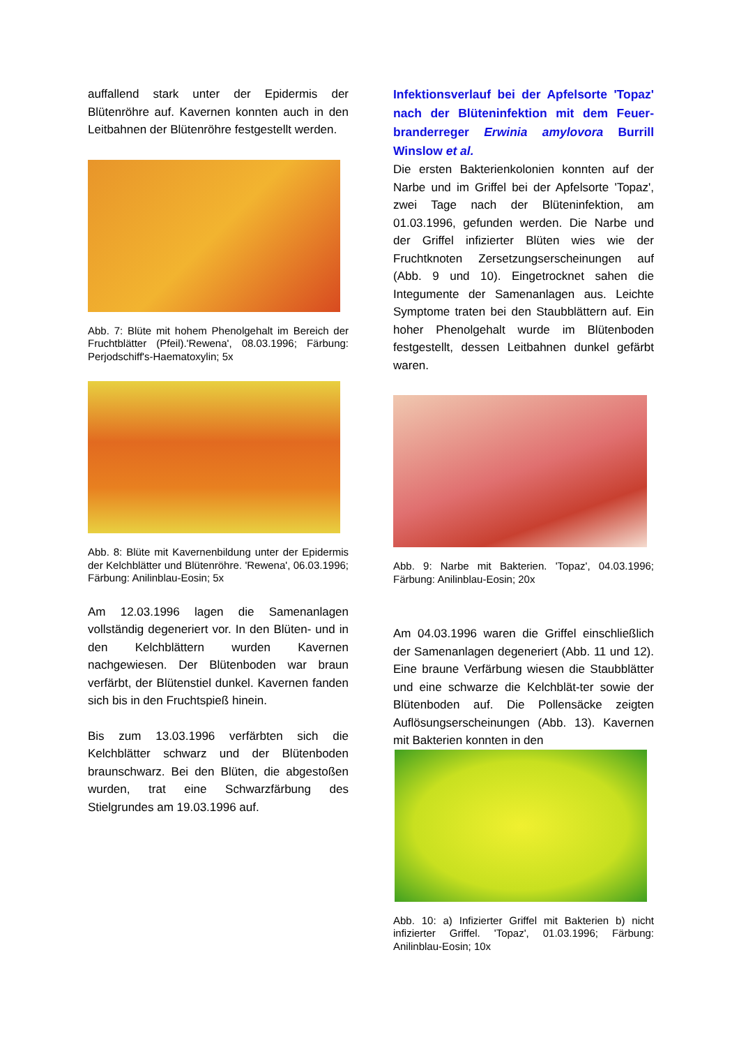auffallend stark unter der Epidermis der Blütenröhre auf. Kavernen konnten auch in den Leitbahnen der Blütenröhre festgestellt werden.
Abb. 7: Blüte mit hohem Phenolgehalt im Bereich der Fruchtblätter (Pfeil).'Rewena', 08.03.1996; Färbung: Perjodschiff's-Haematoxylin; 5x
Abb. 8: Blüte mit Kavernenbildung unter der Epidermis der Kelchblätter und Blütenröhre. 'Rewena', 06.03.1996; Färbung: Anilinblau-Eosin; 5x
Am 12.03.1996 lagen die Samenanlagen vollständig degeneriert vor. In den Blüten- und in den Kelchblättern wurden Kavernen nachgewiesen. Der Blütenboden war braun verfärbt, der Blütenstiel dunkel. Kavernen fanden sich bis in den Fruchtspieß hinein.
Bis zum 13.03.1996 verfärbten sich die Kelchblätter schwarz und der Blütenboden braunschwarz. Bei den Blüten, die abgestoßen wurden, trat eine Schwarzfärbung des Stielgrundes am 19.03.1996 auf.
Infektionsverlauf bei der Apfelsorte 'Topaz' nach der Blüteninfektion mit dem Feuer-branderreger Erwinia amylovora Burrill Winslow et al.
Die ersten Bakterienkolonien konnten auf der Narbe und im Griffel bei der Apfelsorte 'Topaz', zwei Tage nach der Blüteninfektion, am 01.03.1996, gefunden werden. Die Narbe und der Griffel infizierter Blüten wies wie der Fruchtknoten Zersetzungserscheinungen auf (Abb. 9 und 10). Eingetrocknet sahen die Integumente der Samenanlagen aus. Leichte Symptome traten bei den Staubblättern auf. Ein hoher Phenolgehalt wurde im Blütenboden festgestellt, dessen Leitbahnen dunkel gefärbt waren.
Abb. 9: Narbe mit Bakterien. 'Topaz', 04.03.1996; Färbung: Anilinblau-Eosin; 20x
Am 04.03.1996 waren die Griffel einschließlich der Samenanlagen degeneriert (Abb. 11 und 12). Eine braune Verfärbung wiesen die Staubblätter und eine schwarze die Kelchblät-ter sowie der Blütenboden auf. Die Pollensäcke zeigten Auflösungserscheinungen (Abb. 13). Kavernen mit Bakterien konnten in den
Abb. 10: a) Infizierter Griffel mit Bakterien b) nicht infizierter Griffel. 'Topaz', 01.03.1996; Färbung: Anilinblau-Eosin; 10x